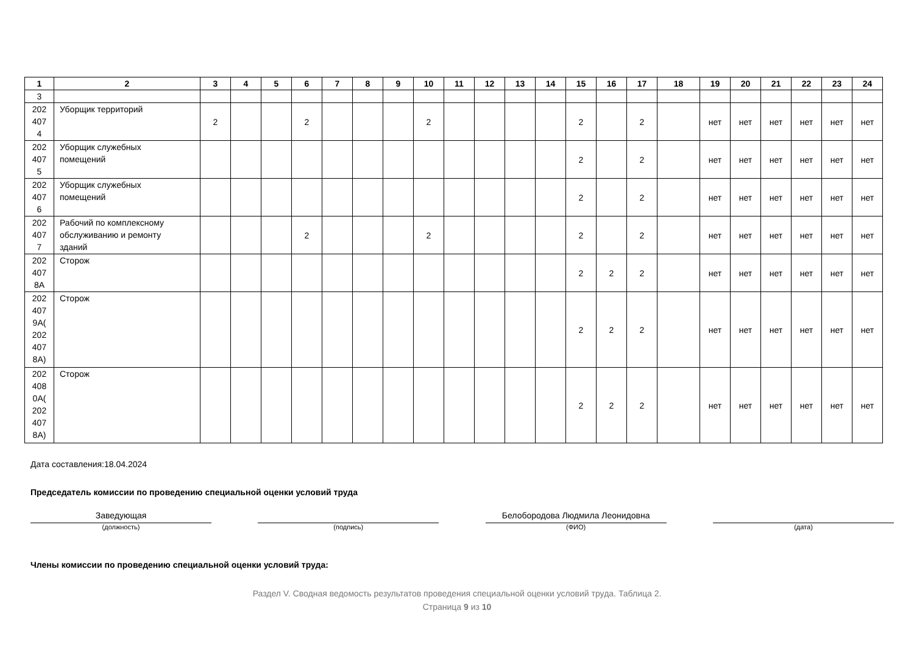| 1 | 2 | 3 | 4 | 5 | 6 | 7 | 8 | 9 | 10 | 11 | 12 | 13 | 14 | 15 | 16 | 17 | 18 | 19 | 20 | 21 | 22 | 23 | 24 |
| --- | --- | --- | --- | --- | --- | --- | --- | --- | --- | --- | --- | --- | --- | --- | --- | --- | --- | --- | --- | --- | --- | --- | --- |
| 3 | | | | | | | | | | | | | | | | | | | | | | | |
| 202 407 4 | Уборщик территорий | 2 | | | 2 | | | | 2 | | | | | 2 | | 2 | | нет | нет | нет | нет | нет | нет |
| 202 407 5 | Уборщик служебных помещений | | | | | | | | | | | | | 2 | | 2 | | нет | нет | нет | нет | нет | нет |
| 202 407 6 | Уборщик служебных помещений | | | | | | | | | | | | | 2 | | 2 | | нет | нет | нет | нет | нет | нет |
| 202 407 7 | Рабочий по комплексному обслуживанию и ремонту зданий | | | | 2 | | | | 2 | | | | | 2 | | 2 | | нет | нет | нет | нет | нет | нет |
| 202 407 8А | Сторож | | | | | | | | | | | | | 2 | 2 | 2 | | нет | нет | нет | нет | нет | нет |
| 202 407 9А( 202 407 8А) | Сторож | | | | | | | | | | | | | 2 | 2 | 2 | | нет | нет | нет | нет | нет | нет |
| 202 408 0А( 202 407 8А) | Сторож | | | | | | | | | | | | | 2 | 2 | 2 | | нет | нет | нет | нет | нет | нет |
Дата составления:18.04.2024
Председатель комиссии по проведению специальной оценки условий труда
Заведующая
(должность)
(подпись)
Белобородова Людмила Леонидовна
(ФИО)
(дата)
Члены комиссии по проведению специальной оценки условий труда:
Раздел V. Сводная ведомость результатов проведения специальной оценки условий труда. Таблица 2.
Страница 9 из 10